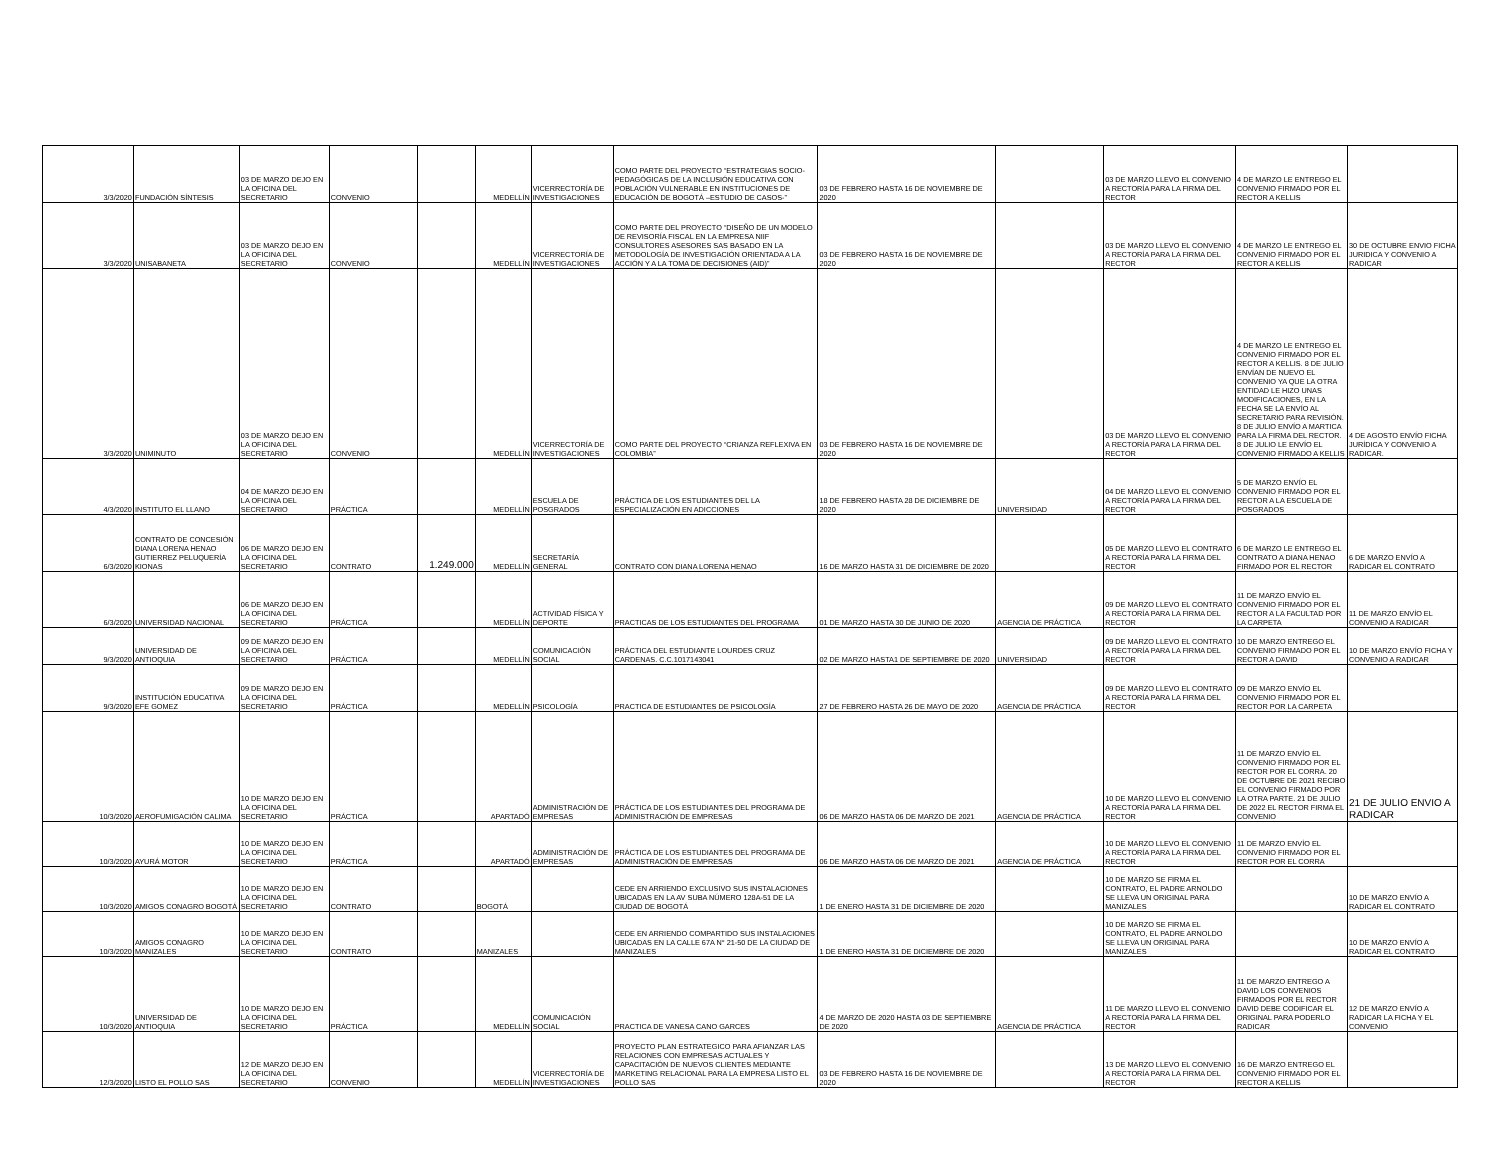| 3/3/2020 | FUNDACIÓN SÍNTESIS | 03 DE MARZO DEJO EN LA OFICINA DEL SECRETARIO | CONVENIO | | MEDELLÍN | VICERRECTORÍA DE INVESTIGACIONES | COMO PARTE DEL PROYECTO “ESTRATEGIAS SOCIO-PEDAGÓGICAS DE LA INCLUSIÓN EDUCATIVA CON POBLACIÓN VULNERABLE EN INSTITUCIONES DE EDUCACIÓN DE BOGOTÁ –ESTUDIO DE CASOS-” | 03 DE FEBRERO HASTA 16 DE NOVIEMBRE DE 2020 | | 03 DE MARZO LLEVO EL CONVENIO A RECTORÍA PARA LA FIRMA DEL RECTOR | 4 DE MARZO LE ENTREGO EL CONVENIO FIRMADO POR EL RECTOR A KELLIS | |
| 3/3/2020 | UNISABANETA | 03 DE MARZO DEJO EN LA OFICINA DEL SECRETARIO | CONVENIO | | MEDELLÍN | VICERRECTORÍA DE INVESTIGACIONES | COMO PARTE DEL PROYECTO “DISEÑO DE UN MODELO DE REVISORÍA FISCAL EN LA EMPRESA NIIF CONSULTORES ASESORES SAS BASADO EN LA METODOLOGÍA DE INVESTIGACIÓN ORIENTADA A LA ACCIÓN Y A LA TOMA DE DECISIONES (AID)” | 03 DE FEBRERO HASTA 16 DE NOVIEMBRE DE 2020 | | 03 DE MARZO LLEVO EL CONVENIO A RECTORÍA PARA LA FIRMA DEL RECTOR | 4 DE MARZO LE ENTREGO EL CONVENIO FIRMADO POR EL RECTOR A KELLIS | 30 DE OCTUBRE ENVIO FICHA JURIDICA Y CONVENIO A RADICAR |
| 3/3/2020 | UNIMINUTO | 03 DE MARZO DEJO EN LA OFICINA DEL SECRETARIO | CONVENIO | | MEDELLÍN | VICERRECTORÍA DE INVESTIGACIONES | COMO PARTE DEL PROYECTO “CRIANZA REFLEXIVA EN COLOMBIA” | 03 DE FEBRERO HASTA 16 DE NOVIEMBRE DE 2020 | | 03 DE MARZO LLEVO EL CONVENIO A RECTORÍA PARA LA FIRMA DEL RECTOR | 4 DE MARZO LE ENTREGO EL CONVENIO FIRMADO POR EL RECTOR A KELLIS. 8 DE JULIO ENVÍAN DE NUEVO EL CONVENIO YA QUE LA OTRA ENTIDAD LE HIZO UNAS MODIFICACIONES, EN LA FECHA SE LA ENVÍO AL SECRETARIO PARA REVISIÓN. 8 DE JULIO ENVÍO A MARTICA PARA LA FIRMA DEL RECTOR. 8 DE JULIO LE ENVÍO EL CONVENIO FIRMADO A KELLIS | 4 DE AGOSTO ENVÍO FICHA JURÍDICA Y CONVENIO A RADICAR. |
| 4/3/2020 | INSTITUTO EL LLANO | 04 DE MARZO DEJO EN LA OFICINA DEL SECRETARIO | PRÁCTICA | | MEDELLÍN | ESCUELA DE POSGRADOS | PRÁCTICA DE LOS ESTUDIANTES DEL LA ESPECIALIZACIÓN EN ADICCIONES | 18 DE FEBRERO HASTA 28 DE DICIEMBRE DE 2020 | UNIVERSIDAD | 04 DE MARZO LLEVO EL CONVENIO A RECTORÍA PARA LA FIRMA DEL RECTOR | 5 DE MARZO ENVÍO EL CONVENIO FIRMADO POR EL RECTOR A LA ESCUELA DE POSGRADOS | |
| 6/3/2020 | CONTRATO DE CONCESIÓN DIANA LORENA HENAO GUTIERREZ PELUQUERÍA KIONAS | 06 DE MARZO DEJO EN LA OFICINA DEL SECRETARIO | CONTRATO | 1.249.000 | MEDELLÍN | SECRETARÍA GENERAL | CONTRATO CON DIANA LORENA HENAO | 16 DE MARZO HASTA 31 DE DICIEMBRE DE 2020 | | 05 DE MARZO LLEVO EL CONTRATO A RECTORÍA PARA LA FIRMA DEL RECTOR | 6 DE MARZO LE ENTREGO EL CONTRATO A DIANA HENAO FIRMADO POR EL RECTOR | 6 DE MARZO ENVÍO A RADICAR EL CONTRATO |
| 6/3/2020 | UNIVERSIDAD NACIONAL | 06 DE MARZO DEJO EN LA OFICINA DEL SECRETARIO | PRÁCTICA | | MEDELLÍN | ACTIVIDAD FÍSICA Y DEPORTE | PRACTICAS DE LOS ESTUDIANTES DEL PROGRAMA | 01 DE MARZO HASTA 30 DE JUNIO DE 2020 | AGENCIA DE PRÁCTICA | 09 DE MARZO LLEVO EL CONTRATO A RECTORÍA PARA LA FIRMA DEL RECTOR | 11 DE MARZO ENVÍO EL CONVENIO FIRMADO POR EL RECTOR A LA FACULTAD POR LA CARPETA | 11 DE MARZO ENVÍO EL CONVENIO A RADICAR |
| 9/3/2020 | UNIVERSIDAD DE ANTIOQUIA | 09 DE MARZO DEJO EN LA OFICINA DEL SECRETARIO | PRÁCTICA | | MEDELLÍN | COMUNICACIÓN SOCIAL | PRÁCTICA DEL ESTUDIANTE LOURDES CRUZ CARDENAS. C.C.1017143041 | 02 DE MARZO HASTA1 DE SEPTIEMBRE DE 2020 | UNIVERSIDAD | 09 DE MARZO LLEVO EL CONTRATO A RECTORÍA PARA LA FIRMA DEL RECTOR | 10 DE MARZO ENTREGO EL CONVENIO FIRMADO POR EL RECTOR A DAVID | 10 DE MARZO ENVÍO FICHA Y CONVENIO A RADICAR |
| 9/3/2020 | INSTITUCIÓN EDUCATIVA EFE GOMEZ | 09 DE MARZO DEJO EN LA OFICINA DEL SECRETARIO | PRÁCTICA | | MEDELLÍN | PSICOLOGÍA | PRACTICA DE ESTUDIANTES DE PSICOLOGÍA | 27 DE FEBRERO HASTA 26 DE MAYO DE 2020 | AGENCIA DE PRÁCTICA | 09 DE MARZO LLEVO EL CONTRATO A RECTORÍA PARA LA FIRMA DEL RECTOR | 09 DE MARZO ENVÍO EL CONVENIO FIRMADO POR EL RECTOR POR LA CARPETA | |
| 10/3/2020 | AEROFUMIGACIÓN CALIMA | 10 DE MARZO DEJO EN LA OFICINA DEL SECRETARIO | PRÁCTICA | | APARTADÓ | ADMINISTRACIÓN DE EMPRESAS | PRÁCTICA DE LOS ESTUDIANTES DEL PROGRAMA DE ADMINISTRACIÓN DE EMPRESAS | 06 DE MARZO HASTA 06 DE MARZO DE 2021 | AGENCIA DE PRÁCTICA | 10 DE MARZO LLEVO EL CONVENIO A RECTORÍA PARA LA FIRMA DEL RECTOR | 11 DE MARZO ENVÍO EL CONVENIO FIRMADO POR EL RECTOR POR EL CORRA. 20 DE OCTUBRE DE 2021 RECIBO EL CONVENIO FIRMADO POR LA OTRA PARTE. 21 DE JULIO DE 2022 EL RECTOR FIRMA EL CONVENIO | 21 DE JULIO ENVIO A RADICAR |
| 10/3/2020 | AYURÁ MOTOR | 10 DE MARZO DEJO EN LA OFICINA DEL SECRETARIO | PRÁCTICA | | APARTADÓ | ADMINISTRACIÓN DE EMPRESAS | PRÁCTICA DE LOS ESTUDIANTES DEL PROGRAMA DE ADMINISTRACIÓN DE EMPRESAS | 06 DE MARZO HASTA 06 DE MARZO DE 2021 | AGENCIA DE PRÁCTICA | 10 DE MARZO LLEVO EL CONVENIO A RECTORÍA PARA LA FIRMA DEL RECTOR | 11 DE MARZO ENVÍO EL CONVENIO FIRMADO POR EL RECTOR POR EL CORRA | |
| 10/3/2020 | AMIGOS CONAGRO BOGOTÁ | 10 DE MARZO DEJO EN LA OFICINA DEL SECRETARIO | CONTRATO | | BOGOTÁ | | CEDE EN ARRIENDO EXCLUSIVO SUS INSTALACIONES UBICADAS EN LA AV SUBA NÚMERO 128A-51 DE LA CIUDAD DE BOGOTÁ | 1 DE ENERO HASTA 31 DE DICIEMBRE DE 2020 | | 10 DE MARZO SE FIRMA EL CONTRATO, EL PADRE ARNOLDO SE LLEVA UN ORIGINAL PARA MANIZALES | | 10 DE MARZO ENVÍO A RADICAR EL CONTRATO |
| 10/3/2020 | AMIGOS CONAGRO MANIZALES | 10 DE MARZO DEJO EN LA OFICINA DEL SECRETARIO | CONTRATO | | MANIZALES | | CEDE EN ARRIENDO COMPARTIDO SUS INSTALACIONES UBICADAS EN LA CALLE 67A N° 21-50 DE LA CIUDAD DE MANIZALES | 1 DE ENERO HASTA 31 DE DICIEMBRE DE 2020 | | 10 DE MARZO SE FIRMA EL CONTRATO, EL PADRE ARNOLDO SE LLEVA UN ORIGINAL PARA MANIZALES | | 10 DE MARZO ENVÍO A RADICAR EL CONTRATO |
| 10/3/2020 | UNIVERSIDAD DE ANTIOQUIA | 10 DE MARZO DEJO EN LA OFICINA DEL SECRETARIO | PRÁCTICA | | MEDELLÍN | COMUNICACIÓN SOCIAL | PRACTICA DE VANESA CANO GARCES | 4 DE MARZO DE 2020 HASTA 03 DE SEPTIEMBRE DE 2020 | AGENCIA DE PRÁCTICA | 11 DE MARZO LLEVO EL CONVENIO A RECTORÍA PARA LA FIRMA DEL RECTOR | 11 DE MARZO ENTREGO A DAVID LOS CONVENIOS FIRMADOS POR EL RECTOR DAVID DEBE CODIFICAR EL ORIGINAL PARA PODERLO RADICAR | 12 DE MARZO ENVÍO A RADICAR LA FICHA Y EL CONVENIO |
| 12/3/2020 | LISTO EL POLLO SAS | 12 DE MARZO DEJO EN LA OFICINA DEL SECRETARIO | CONVENIO | | MEDELLÍN | VICERRECTORÍA DE INVESTIGACIONES | PROYECTO PLAN ESTRATEGICO PARA AFIANZAR LAS RELACIONES CON EMPRESAS ACTUALES Y CAPACITACIÓN DE NUEVOS CLIENTES MEDIANTE MARKETING RELACIONAL PARA LA EMPRESA LISTO EL POLLO SAS | 03 DE FEBRERO HASTA 16 DE NOVIEMBRE DE 2020 | | 13 DE MARZO LLEVO EL CONVENIO A RECTORÍA PARA LA FIRMA DEL RECTOR | 16 DE MARZO ENTREGO EL CONVENIO FIRMADO POR EL RECTOR A KELLIS | |